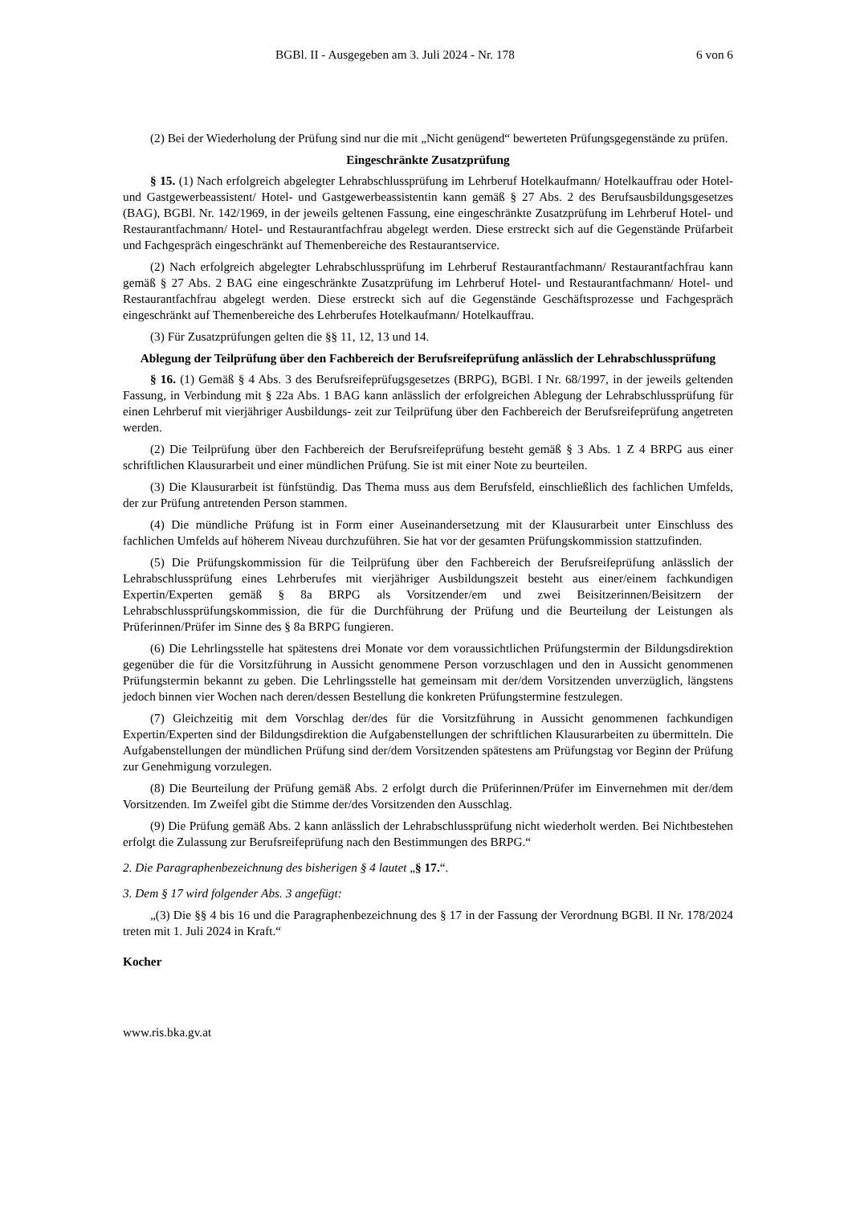BGBl. II - Ausgegeben am 3. Juli 2024 - Nr. 178 6 von 6
(2) Bei der Wiederholung der Prüfung sind nur die mit „Nicht genügend“ bewerteten Prüfungsgegenstände zu prüfen.
Eingeschränkte Zusatzprüfung
§ 15. (1) Nach erfolgreich abgelegter Lehrabschlussprüfung im Lehrberuf Hotelkaufmann/ Hotelkauffrau oder Hotel- und Gastgewerbeassistent/ Hotel- und Gastgewerbeassistentin kann gemäß § 27 Abs. 2 des Berufsausbildungsgesetzes (BAG), BGBl. Nr. 142/1969, in der jeweils geltenen Fassung, eine eingeschränkte Zusatzprüfung im Lehrberuf Hotel- und Restaurantfachmann/ Hotel- und Restaurantfachfrau abgelegt werden. Diese erstreckt sich auf die Gegenstände Prüfarbeit und Fachgespräch eingeschränkt auf Themenbereiche des Restaurantservice.
(2) Nach erfolgreich abgelegter Lehrabschlussprüfung im Lehrberuf Restaurantfachmann/ Restaurantfachfrau kann gemäß § 27 Abs. 2 BAG eine eingeschränkte Zusatzprüfung im Lehrberuf Hotel- und Restaurantfachmann/ Hotel- und Restaurantfachfrau abgelegt werden. Diese erstreckt sich auf die Gegenstände Geschäftsprozesse und Fachgespräch eingeschränkt auf Themenbereiche des Lehrberufes Hotelkaufmann/ Hotelkauffrau.
(3) Für Zusatzprüfungen gelten die §§ 11, 12, 13 und 14.
Ablegung der Teilprüfung über den Fachbereich der Berufsreifeprüfung anlässlich der Lehrabschlussprüfung
§ 16. (1) Gemäß § 4 Abs. 3 des Berufsreifeprüfugsgesetzes (BRPG), BGBl. I Nr. 68/1997, in der jeweils geltenden Fassung, in Verbindung mit § 22a Abs. 1 BAG kann anlässlich der erfolgreichen Ablegung der Lehrabschlussprüfung für einen Lehrberuf mit vierjähriger Ausbildungs- zeit zur Teilprüfung über den Fachbereich der Berufsreifeprüfung angetreten werden.
(2) Die Teilprüfung über den Fachbereich der Berufsreifeprüfung besteht gemäß § 3 Abs. 1 Z 4 BRPG aus einer schriftlichen Klausurarbeit und einer mündlichen Prüfung. Sie ist mit einer Note zu beurteilen.
(3) Die Klausurarbeit ist fünfstündig. Das Thema muss aus dem Berufsfeld, einschließlich des fachlichen Umfelds, der zur Prüfung antretenden Person stammen.
(4) Die mündliche Prüfung ist in Form einer Auseinandersetzung mit der Klausurarbeit unter Einschluss des fachlichen Umfelds auf höherem Niveau durchzuführen. Sie hat vor der gesamten Prüfungskommission stattzufinden.
(5) Die Prüfungskommission für die Teilprüfung über den Fachbereich der Berufsreifeprüfung anlässlich der Lehrabschlussprüfung eines Lehrberufes mit vierjähriger Ausbildungszeit besteht aus einer/einem fachkundigen Expertin/Experten gemäß § 8a BRPG als Vorsitzender/em und zwei Beisitzerinnen/Beisitzern der Lehrabschlussprüfungskommission, die für die Durchführung der Prüfung und die Beurteilung der Leistungen als Prüferinnen/Prüfer im Sinne des § 8a BRPG fungieren.
(6) Die Lehrlingsstelle hat spätestens drei Monate vor dem voraussichtlichen Prüfungstermin der Bildungsdirektion gegenüber die für die Vorsitzführung in Aussicht genommene Person vorzuschlagen und den in Aussicht genommenen Prüfungstermin bekannt zu geben. Die Lehrlingsstelle hat gemeinsam mit der/dem Vorsitzenden unverzüglich, längstens jedoch binnen vier Wochen nach deren/dessen Bestellung die konkreten Prüfungstermine festzulegen.
(7) Gleichzeitig mit dem Vorschlag der/des für die Vorsitzführung in Aussicht genommenen fachkundigen Expertin/Experten sind der Bildungsdirektion die Aufgabenstellungen der schriftlichen Klausurarbeiten zu übermitteln. Die Aufgabenstellungen der mündlichen Prüfung sind der/dem Vorsitzenden spätestens am Prüfungstag vor Beginn der Prüfung zur Genehmigung vorzulegen.
(8) Die Beurteilung der Prüfung gemäß Abs. 2 erfolgt durch die Prüferinnen/Prüfer im Einvernehmen mit der/dem Vorsitzenden. Im Zweifel gibt die Stimme der/des Vorsitzenden den Ausschlag.
(9) Die Prüfung gemäß Abs. 2 kann anlässlich der Lehrabschlussprüfung nicht wiederholt werden. Bei Nichtbestehen erfolgt die Zulassung zur Berufsreifeprüfung nach den Bestimmungen des BRPG.“
2. Die Paragraphenbezeichnung des bisherigen § 4 lautet „§ 17.“.
3. Dem § 17 wird folgender Abs. 3 angefügt:
„(3) Die §§ 4 bis 16 und die Paragraphenbezeichnung des § 17 in der Fassung der Verordnung BGBl. II Nr. 178/2024 treten mit 1. Juli 2024 in Kraft.“
Kocher
www.ris.bka.gv.at